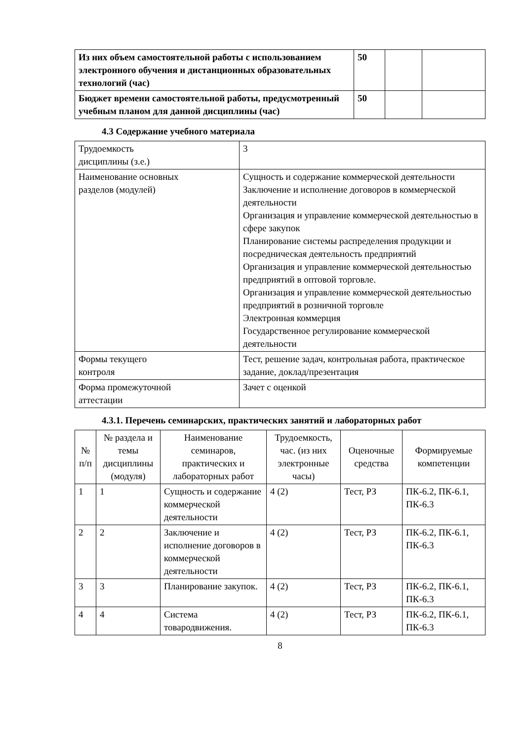| Из них объем самостоятельной работы с использованием электронного обучения и дистанционных образовательных технологий (час) | 50 | | |
| Бюджет времени самостоятельной работы, предусмотренный учебным планом для данной дисциплины (час) | 50 | | |
4.3 Содержание учебного материала
| Трудоемкость дисциплины (з.е.) | 3 |
| Наименование основных разделов (модулей) | Сущность и содержание коммерческой деятельности Заключение и исполнение договоров в коммерческой деятельности Организация и управление коммерческой деятельностью в сфере закупок Планирование системы распределения продукции и посредническая деятельность предприятий Организация и управление коммерческой деятельностью предприятий в оптовой торговле. Организация и управление коммерческой деятельностью предприятий в розничной торговле Электронная коммерция Государственное регулирование коммерческой деятельности |
| Формы текущего контроля | Тест, решение задач, контрольная работа, практическое задание, доклад/презентация |
| Форма промежуточной аттестации | Зачет с оценкой |
4.3.1. Перечень семинарских, практических занятий и лабораторных работ
| № п/п | № раздела и темы дисциплины (модуля) | Наименование семинаров, практических и лабораторных работ | Трудоемкость, час. (из них электронные часы) | Оценочные средства | Формируемые компетенции |
| --- | --- | --- | --- | --- | --- |
| 1 | 1 | Сущность и содержание коммерческой деятельности | 4 (2) | Тест, РЗ | ПК-6.2, ПК-6.1, ПК-6.3 |
| 2 | 2 | Заключение и исполнение договоров в коммерческой деятельности | 4 (2) | Тест, РЗ | ПК-6.2, ПК-6.1, ПК-6.3 |
| 3 | 3 | Планирование закупок. | 4 (2) | Тест, РЗ | ПК-6.2, ПК-6.1, ПК-6.3 |
| 4 | 4 | Система товародвижения. | 4 (2) | Тест, РЗ | ПК-6.2, ПК-6.1, ПК-6.3 |
8